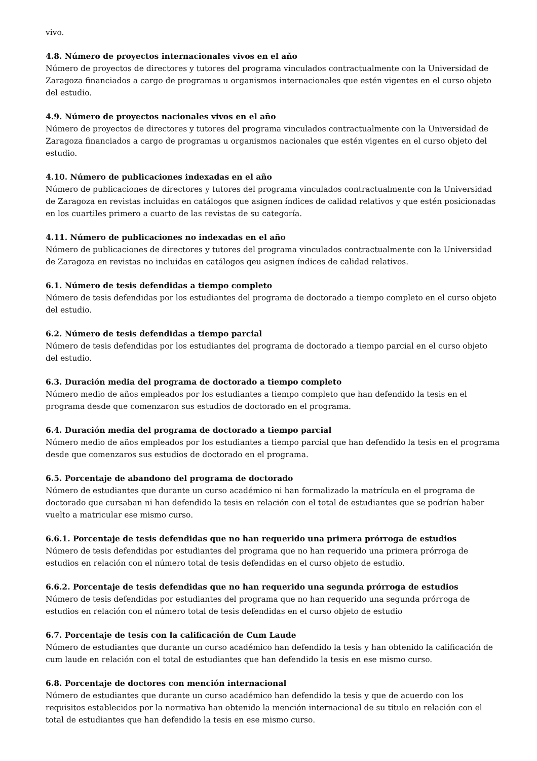vivo.
4.8. Número de proyectos internacionales vivos en el año
Número de proyectos de directores y tutores del programa vinculados contractualmente con la Universidad de Zaragoza financiados a cargo de programas u organismos internacionales que estén vigentes en el curso objeto del estudio.
4.9. Número de proyectos nacionales vivos en el año
Número de proyectos de directores y tutores del programa vinculados contractualmente con la Universidad de Zaragoza financiados a cargo de programas u organismos nacionales que estén vigentes en el curso objeto del estudio.
4.10. Número de publicaciones indexadas en el año
Número de publicaciones de directores y tutores del programa vinculados contractualmente con la Universidad de Zaragoza en revistas incluidas en catálogos que asignen índices de calidad relativos y que estén posicionadas en los cuartiles primero a cuarto de las revistas de su categoría.
4.11. Número de publicaciones no indexadas en el año
Número de publicaciones de directores y tutores del programa vinculados contractualmente con la Universidad de Zaragoza en revistas no incluidas en catálogos qeu asignen índices de calidad relativos.
6.1. Número de tesis defendidas a tiempo completo
Número de tesis defendidas por los estudiantes del programa de doctorado a tiempo completo en el curso objeto del estudio.
6.2. Número de tesis defendidas a tiempo parcial
Número de tesis defendidas por los estudiantes del programa de doctorado a tiempo parcial en el curso objeto del estudio.
6.3. Duración media del programa de doctorado a tiempo completo
Número medio de años empleados por los estudiantes a tiempo completo que han defendido la tesis en el programa desde que comenzaron sus estudios de doctorado en el programa.
6.4. Duración media del programa de doctorado a tiempo parcial
Número medio de años empleados por los estudiantes a tiempo parcial que han defendido la tesis en el programa desde que comenzaros sus estudios de doctorado en el programa.
6.5. Porcentaje de abandono del programa de doctorado
Número de estudiantes que durante un curso académico ni han formalizado la matrícula en el programa de doctorado que cursaban ni han defendido la tesis en relación con el total de estudiantes que se podrían haber vuelto a matricular ese mismo curso.
6.6.1. Porcentaje de tesis defendidas que no han requerido una primera prórroga de estudios
Número de tesis defendidas por estudiantes del programa que no han requerido una primera prórroga de estudios en relación con el número total de tesis defendidas en el curso objeto de estudio.
6.6.2. Porcentaje de tesis defendidas que no han requerido una segunda prórroga de estudios
Número de tesis defendidas por estudiantes del programa que no han requerido una segunda prórroga de estudios en relación con el número total de tesis defendidas en el curso objeto de estudio
6.7. Porcentaje de tesis con la calificación de Cum Laude
Número de estudiantes que durante un curso académico han defendido la tesis y han obtenido la calificación de cum laude en relación con el total de estudiantes que han defendido la tesis en ese mismo curso.
6.8. Porcentaje de doctores con mención internacional
Número de estudiantes que durante un curso académico han defendido la tesis y que de acuerdo con los requisitos establecidos por la normativa han obtenido la mención internacional de su título en relación con el total de estudiantes que han defendido la tesis en ese mismo curso.